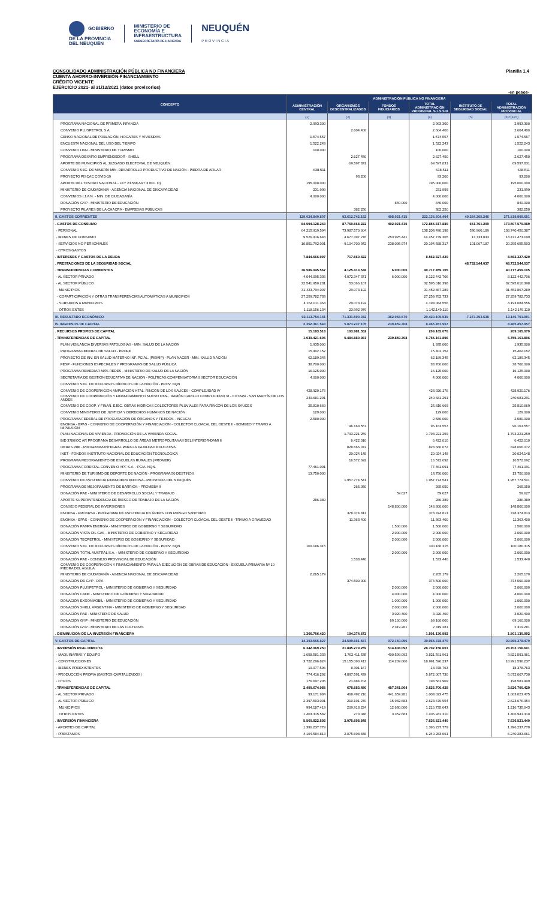GOBIERNO
DE LA PROVINCIA
DEL NEUQUÉN
MINISTERIO DE
ECONOMÍA E
INFRAESTRUCTURA
SUBSECRETARÍA DE HACIENDA
NEUQUÉN
P R O V I N C I A
CONSOLIDADO ADMINISTRACIÓN PÚBLICA NO FINANCIERA
CUENTA AHORRO-INVERSIÓN-FINANCIAMIENTO
CRÉDITO VIGENTE
EJERCICIO 2021- al 31/12/2021 (datos provisorios)
Planilla 1.4
-en pesos-
| CONCEPTO | ADMINISTRACIÓN PÚBLICA NO FINANCIERA | | | | | |
| --- | --- | --- | --- | --- | --- | --- |
| | ADMINISTRACIÓN CENTRAL | ORGANISMOS DESCENTRALIZADOS | FONDOS FIDUCIARIOS | TOTAL ADMINISTRACIÓN PROVINCIAL S/ I.S.S.N | INSTITUTO DE SEGURIDAD SOCIAL | TOTAL ADMINISTRACIÓN PROVINCIAL |
| | (1) | (2) | (3) | (4) | (5) | (6)=(4+5) |
| PROGRAMA NACIONAL DE PRIMERA INFANCIA | 2.993.300 | | | 2.993.300 | | 2.993.300 |
| CONVENIO PLUSPETROL S.A. | | 2.604.400 | | 2.604.400 | | 2.604.400 |
| CENSO NACIONAL DE POBLACIÓN, HOGARES Y VIVIENDAS | 1.574.557 | | | 1.574.557 | | 1.574.557 |
| ENCUESTA NACIONAL DEL USO DEL TIEMPO | 1.522.243 | | | 1.522.243 | | 1.522.243 |
| CONVENIO IJAN - MINISTERIO DE TURISMO | 100.000 | | | 100.000 | | 100.000 |
| PROGRAMA DESAFÍO EMPRENDEDOR - SHELL | | 2.627.450 | | 2.627.450 | | 2.627.450 |
| APORTE DE MUNICIPIOS AL JUZGADO ELECTORAL DE NEUQUÉN | | 69.597.831 | | 69.597.831 | | 69.597.831 |
| CONVENIO SEC. DE MINERÍA MIN. DESARROLLO PRODUCTIVO DE NACIÓN - PIEDRA DE AFILAR | 638.511 | | | 638.511 | | 638.511 |
| PROYECTO PISCAC COVID-19 | | 93.200 | | 93.200 | | 93.200 |
| APORTE DEL TESORO NACIONAL - LEY 23.548 ART 3 INC. D) | 195.000.000 | | | 195.000.000 | | 195.000.000 |
| MINISTERIO DE CIUDADANÍA - AGENCIA NACIONAL DE DISCAPACIDAD | 231.999 | | | 231.999 | | 231.999 |
| CONVENIOS I.J.A.N. - MIN. DE CIUDADANÍA | 4.000.000 | | | 4.000.000 | | 4.000.000 |
| DONACIÓN GYP - MINISTERIO DE EDUCACIÓN | | | 840.000 | 840.000 | | 840.000 |
| PROYECTO PILARES DE LA CHACRA - EMPRESAS PÚBLICAS | | 382.250 | | 382.250 | | 382.250 |
| II. GASTOS CORRIENTES | 129.024.840.807 | 92.612.742.182 | 498.021.415 | 222.135.604.404 | 49.384.305.246 | 271.519.909.651 |
| . GASTOS DE CONSUMO | 84.594.128.243 | 87.769.668.222 | 492.021.415 | 172.855.817.880 | 651.761.209 | 173.507.579.089 |
| - PERSONAL | 64.215.919.594 | 73.987.570.604 | | 138.203.490.198 | 536.960.189 | 138.740.450.387 |
| - BIENES DE CONSUMO | 9.526.416.648 | 4.677.397.276 | 253.925.441 | 14.457.739.365 | 13.733.833 | 14.471.473.199 |
| - SERVICIOS NO PERSONALES | 10.851.792.001 | 9.104.700.342 | 238.095.974 | 20.194.588.317 | 101.067.187 | 20.295.655.503 |
| - OTROS GASTOS | | | | | | |
| . INTERESES Y GASTOS DE LA DEUDA | 7.844.666.997 | 717.660.422 | | 8.562.327.420 | | 8.562.327.420 |
| . PRESTACIONES DE LA SEGURIDAD SOCIAL | | | | | 48.732.544.037 | 48.732.544.037 |
| . TRANSFERENCIAS CORRIENTES | 36.586.045.567 | 4.125.413.538 | 6.000.000 | 40.717.459.105 | | 40.717.459.105 |
| - AL SECTOR PRIVADO | 4.044.095.336 | 4.072.347.371 | 6.000.000 | 8.122.442.706 | | 8.122.442.706 |
| - AL SECTOR PÚBLICO | 32.541.950.231 | 53.066.167 | | 32.595.016.398 | | 32.595.016.398 |
| . MUNICIPIOS | 31.423.794.097 | 29.073.192 | | 31.452.867.289 | | 31.452.867.289 |
| - COPARTICIPACIÓN Y OTRAS TRANSFERENCIAS AUTOMÁTICAS A MUNICIPIOS | 27.259.782.733 | | | 27.259.782.733 | | 27.259.782.733 |
| - SUBSIDIOS A MUNICIPIOS | 4.164.011.364 | 29.073.192 | | 4.193.084.556 | | 4.193.084.556 |
| . OTROS ENTES | 1.118.156.134 | 23.992.976 | | 1.142.149.110 | | 1.142.149.110 |
| III. RESULTADO ECONÓMICO | 92.113.754.141 | -71.331.590.032 | -362.058.570 | 20.420.105.539 | -7.273.353.638 | 13.146.751.901 |
| IV. INGRESOS DE CAPITAL | 2.352.361.543 | 5.873.237.105 | 239.859.308 | 8.465.457.957 | | 8.465.457.957 |
| . RECURSOS PROPIOS DE CAPITAL | 15.183.518 | 193.981.552 | | 209.165.070 | | 209.165.070 |
| . TRANSFERENCIAS DE CAPITAL | 1.030.421.606 | 5.484.880.981 | 239.859.308 | 6.755.161.896 | | 6.755.161.896 |
| PLAN VIGILANCIA DIVERSAS PATOLOGÍAS - MIN. SALUD DE LA NACIÓN | 1.935.000 | | | 1.935.000 | | 1.935.000 |
| PROGRAMA FEDERAL DE SALUD - PROFE | 15.402.152 | | | 15.402.152 | | 15.402.152 |
| PROYECTO DE INV. EN SALUD MATERNO INF. PCIAL. (PISMIP) - PLAN NACER - MIN. SALUD NACIÓN | 62.189.345 | | | 62.189.345 | | 62.189.345 |
| FESP - FUNCIONES ESPECIALES Y PROGRAMAS DE SALUD PÚBLICA | 38.700.000 | | | 38.700.000 | | 38.700.000 |
| PROGRAMA REMEDIAR MÁS REDES - MINISTERIO DE SALUD DE LA NACIÓN | 16.125.000 | | | 16.125.000 | | 16.125.000 |
| SECRETARÍA DE GESTIÓN EDUCATIVA DE NACIÓN - POLÍTICAS COMPENSATORIAS SECTOR EDUCACIÓN | 4.000.000 | | | 4.000.000 | | 4.000.000 |
| CONVENIO SEC. DE RECURSOS HÍDRICOS DE LA NACIÓN - PROV. NQN | | | | | | |
| CONVENIO DE COOPERACIÓN AMPLIACIÓN HTAL. RINCÓN DE LOS SAUCES - COMPLEJIDAD IV | 428.920.176 | | | 428.920.176 | | 428.920.176 |
| CONVENIO DE COOPERACIÓN Y FINANCIAMIENTO NUEVO HTAL. RAMÓN CARILLO COMPLEJIDAD VI - II ETAPA - SAN MARTÍN DE LOS ANDES | 240.681.291 | | | 240.681.291 | | 240.681.291 |
| CONVENIO DE COOP. Y FINAN. EJEC. OBRAS HÍDRICAS COLECTORES PLUVIALES PARA RINCÓN DE LOS SAUCES | 25.810.669 | | | 25.810.669 | | 25.810.669 |
| CONVENIO MINISTERIO DE JUSTICIA Y DERECHOS HUMANOS DE NACIÓN | 129.000 | | | 129.000 | | 129.000 |
| PROGRAMA FEDERAL DE PROCURACIÓN DE ÓRGANOS Y TEJIDOS - INCUCAI | 2.580.000 | | | 2.580.000 | | 2.580.000 |
| ENOHSA - EPAS - CONVENIO DE COOPERACIÓN Y FINANCIACIÓN - COLECTOR CLOACAL DEL OESTE II - BOMBEO Y TRAMO A IMPULSIÓN | | 96.163.557 | | 96.163.557 | | 96.163.557 |
| PLAN NACIONAL DE VIVIENDA - PROMOCIÓN DE LA VIVIENDA SOCIAL | | 1.793.221.259 | | 1.793.221.259 | | 1.793.221.259 |
| BID 3780/OC AR PROGRAMA DESARROLLO DE ÁREAS METROPOLITANAS DEL INTERIOR-DAMI II | | 6.422.010 | | 6.422.010 | | 6.422.010 |
| OBRAS PIIE - PROGRAMA INTEGRAL PARA LA IGUALDAD EDUCATIVA | | 828.666.072 | | 828.666.072 | | 828.666.072 |
| INET - FONDOS INSTITUTO NACIONAL DE EDUCACIÓN TECNOLÓGICA | | 20.024.148 | | 20.024.148 | | 20.024.148 |
| PROGRAMA MEJORAMIENTO DE ESCUELAS RURALES (PROMER) | | 16.572.692 | | 16.572.692 | | 16.572.692 |
| PROGRAMA FORESTAL CONVENIO YPF S.A. - PCIA. NQN. | 77.461.091 | | | 77.461.091 | | 77.461.091 |
| MINISTERIO DE TURISMO DE DEPORTE DE NACIÓN - PROGRAMA 50 DESTINOS | 13.750.000 | | | 13.750.000 | | 13.750.000 |
| CONVENIO DE ASISTENCIA FINANCIERA ENOHSA - PROVINCIA DEL NEUQUÉN | | 1.957.774.541 | | 1.957.774.541 | | 1.957.774.541 |
| PROGRAMA DE MEJORAMIENTO DE BARRIOS - PROMEBA II | | 265.050 | | 265.050 | | 265.050 |
| DONACIÓN PAE - MINISTERIO DE DESARROLLO SOCIAL Y TRABAJO | | | 59.627 | 59.627 | | 59.627 |
| APORTE SUPERINTENDENCIA DE RIESGO DE TRABAJO DE LA NACIÓN | 286.389 | | | 286.389 | | 286.389 |
| CONSEJO FEDERAL DE INVERSIONES | | | 148.800.000 | 148.800.000 | | 148.800.000 |
| ENOHSA - PROARSA - PROGRAMA DE ASISTENCIA EN ÁREAS CON RIESGO SANITARIO | | 378.374.813 | | 378.374.813 | | 378.374.813 |
| ENOHSA - EPAS - CONVENIO DE COOPERACIÓN Y FINANCIACIÓN - COLECTOR CLOACAL DEL OESTE II -TRAMO A GRAVEDAD | | 11.363.400 | | 11.363.400 | | 11.363.400 |
| DONACIÓN PAMPA ENERGÍA - MINISTERIO DE GOBIERNO Y SEGURIDAD | | | 1.500.000 | 1.500.000 | | 1.500.000 |
| DONACIÓN VISTA OIL GAS - MINISTERIO DE GOBIERNO Y SEGURIDAD | | | 2.000.000 | 2.000.000 | | 2.000.000 |
| DONACIÓN TECPETROL - MINISTERIO DE GOBIERNO Y SEGURIDAD | | | 2.000.000 | 2.000.000 | | 2.000.000 |
| CONVENIO SEC. DE RECURSOS HÍDRICOS DE LA NACIÓN - PROV. NQN. | 100.186.315 | | | 100.186.315 | | 100.186.315 |
| DONACIÓN TOTAL AUSTRAL S.A. - MINISTERIO DE GOBIERNO Y SEGURIDAD | | | 2.000.000 | 2.000.000 | | 2.000.000 |
| DONACIÓN PAE - CONSEJO PROVINCIAL DE EDUCACIÓN | | 1.533.440 | | 1.533.440 | | 1.533.440 |
| CONVENIO DE COOPERACIÓN Y FINANCIAMIENTO PARA LA EJECUCIÓN DE OBRAS DE EDUCACIÓN - ESCUELA PRIMARIA Nº 10 PIEDRA DEL ÁGUILA | | | | | | |
| MINISTERIO DE CIUDADANÍA - AGENCIA NACIONAL DE DISCAPACIDAD | 2.265.179 | | | 2.265.179 | | 2.265.179 |
| DONACIÓN DE GYP - DPA | | 374.500.000 | | 374.500.000 | | 374.500.000 |
| DONACIÓN PLUSPETROL - MINISTERIO DE GOBIERNO Y SEGURIDAD | | | 2.000.000 | 2.000.000 | | 2.000.000 |
| DONACIÓN CADE - MINISTERIO DE GOBIERNO Y SEGURIDAD | | | 4.000.000 | 4.000.000 | | 4.000.000 |
| DONACIÓN EXXONMOBIL - MINISTERIO DE GOBIERNO Y SEGURIDAD | | | 1.000.000 | 1.000.000 | | 1.000.000 |
| DONACIÓN SHELL ARGENTINA - MINISTERIO DE GOBIERNO Y SEGURIDAD | | | 2.000.000 | 2.000.000 | | 2.000.000 |
| DONACIÓN PAE - MINISTERIO DE SALUD | | | 3.020.400 | 3.020.400 | | 3.020.400 |
| DONACIÓN GYP - MINISTERIO DE EDUCACIÓN | | | 69.160.000 | 69.160.000 | | 69.160.000 |
| DONACIÓN GYP - MINISTERIO DE LAS CULTURAS | | | 2.319.281 | 2.319.281 | | 2.319.281 |
| . DISMINUCIÓN DE LA INVERSIÓN FINANCIERA | 1.306.756.420 | 194.374.572 | | 1.501.130.992 | | 1.501.130.992 |
| V. GASTOS DE CAPITAL | 14.393.566.827 | 24.599.661.587 | 972.150.056 | 39.965.378.470 | | 39.965.378.470 |
| . INVERSIÓN REAL DIRECTA | 6.342.069.250 | 21.845.279.259 | 514.808.092 | 28.702.156.601 | | 28.702.156.601 |
| - MAQUINARIAS Y EQUIPO | 1.658.581.333 | 1.762.411.535 | 400.599.092 | 3.821.591.961 | | 3.821.591.961 |
| - CONSTRUCCIONES | 3.722.296.824 | 15.155.090.413 | 114.209.000 | 18.991.596.237 | | 18.991.596.237 |
| - BIENES PREEXISTENTES | 10.077.596 | 8.301.167 | | 18.378.763 | | 18.378.763 |
| - PRODUCCIÓN PROPIA (GASTOS CAPITALIZADOS) | 774.416.292 | 4.897.591.439 | | 5.672.007.730 | | 5.672.007.730 |
| - OTROS | 176.697.205 | 21.884.704 | | 198.581.909 | | 198.581.909 |
| . TRANSFERENCIAS DE CAPITAL | 2.490.674.985 | 678.683.480 | 457.341.964 | 3.626.700.429 | | 3.626.700.429 |
| - AL SECTOR PRIVADO | 93.171.984 | 468.492.210 | 441.359.281 | 1.003.023.475 | | 1.003.023.475 |
| - AL SECTOR PÚBLICO | 2.397.503.001 | 210.191.270 | 15.982.683 | 2.623.676.954 | | 2.623.676.954 |
| . MUNICIPIOS | 994.187.419 | 209.918.224 | 12.630.000 | 1.216.735.643 | | 1.216.735.643 |
| . OTROS ENTES | 1.403.315.582 | 273.046 | 3.352.683 | 1.406.941.310 | | 1.406.941.310 |
| . INVERSIÓN FINANCIERA | 5.560.822.592 | 2.075.698.848 | | 7.636.521.440 | | 7.636.521.440 |
| - APORTES DE CAPITAL | 1.396.237.779 | | | 1.396.237.779 | | 1.396.237.779 |
| - PRESTAMOS | 4.164.584.813 | 2.075.698.848 | | 6.240.283.661 | | 6.240.283.661 |